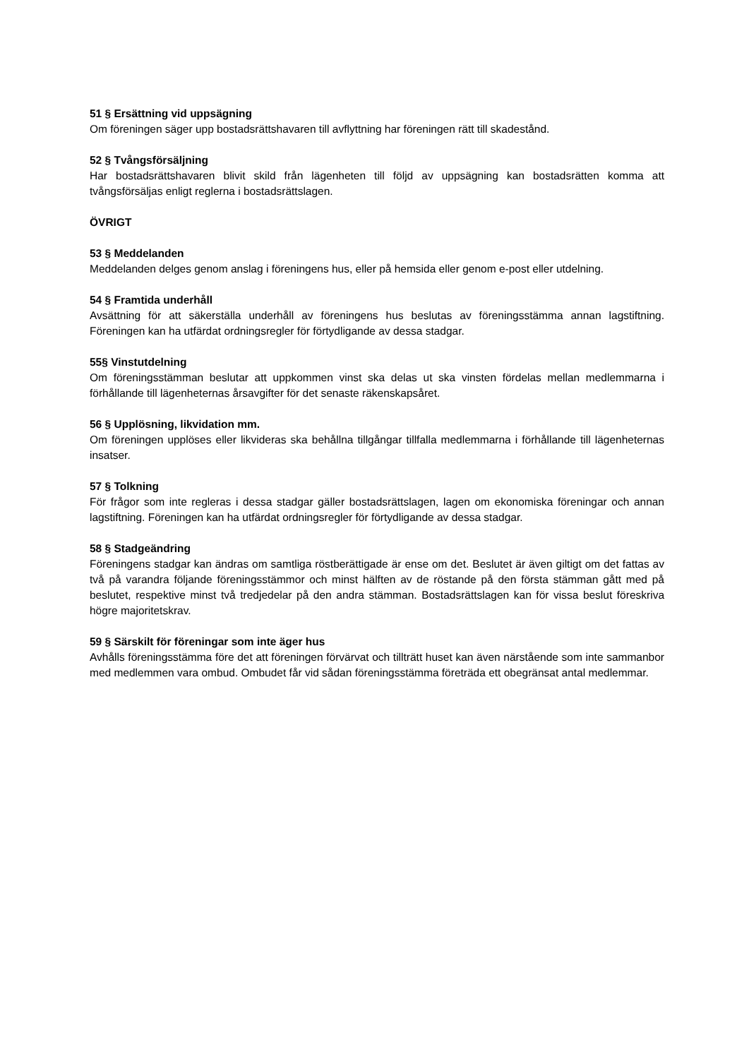51 § Ersättning vid uppsägning
Om föreningen säger upp bostadsrättshavaren till avflyttning har föreningen rätt till skadestånd.
52 § Tvångsförsäljning
Har bostadsrättshavaren blivit skild från lägenheten till följd av uppsägning kan bostadsrätten komma att tvångsförsäljas enligt reglerna i bostadsrättslagen.
ÖVRIGT
53 § Meddelanden
Meddelanden delges genom anslag i föreningens hus, eller på hemsida eller genom e-post eller utdelning.
54 § Framtida underhåll
Avsättning för att säkerställa underhåll av föreningens hus beslutas av föreningsstämma annan lagstiftning. Föreningen kan ha utfärdat ordningsregler för förtydligande av dessa stadgar.
55§ Vinstutdelning
Om föreningsstämman beslutar att uppkommen vinst ska delas ut ska vinsten fördelas mellan medlemmarna i förhållande till lägenheternas årsavgifter för det senaste räkenskapsåret.
56 § Upplösning, likvidation mm.
Om föreningen upplöses eller likvideras ska behållna tillgångar tillfalla medlemmarna i förhållande till lägenheternas insatser.
57 § Tolkning
För frågor som inte regleras i dessa stadgar gäller bostadsrättslagen, lagen om ekonomiska föreningar och annan lagstiftning. Föreningen kan ha utfärdat ordningsregler för förtydligande av dessa stadgar.
58 § Stadgeändring
Föreningens stadgar kan ändras om samtliga röstberättigade är ense om det. Beslutet är även giltigt om det fattas av två på varandra följande föreningsstämmor och minst hälften av de röstande på den första stämman gått med på beslutet, respektive minst två tredjedelar på den andra stämman. Bostadsrättslagen kan för vissa beslut föreskriva högre majoritetskrav.
59 § Särskilt för föreningar som inte äger hus
Avhålls föreningsstämma före det att föreningen förvärvat och tillträtt huset kan även närstående som inte sammanbor med medlemmen vara ombud. Ombudet får vid sådan föreningsstämma företräda ett obegränsat antal medlemmar.